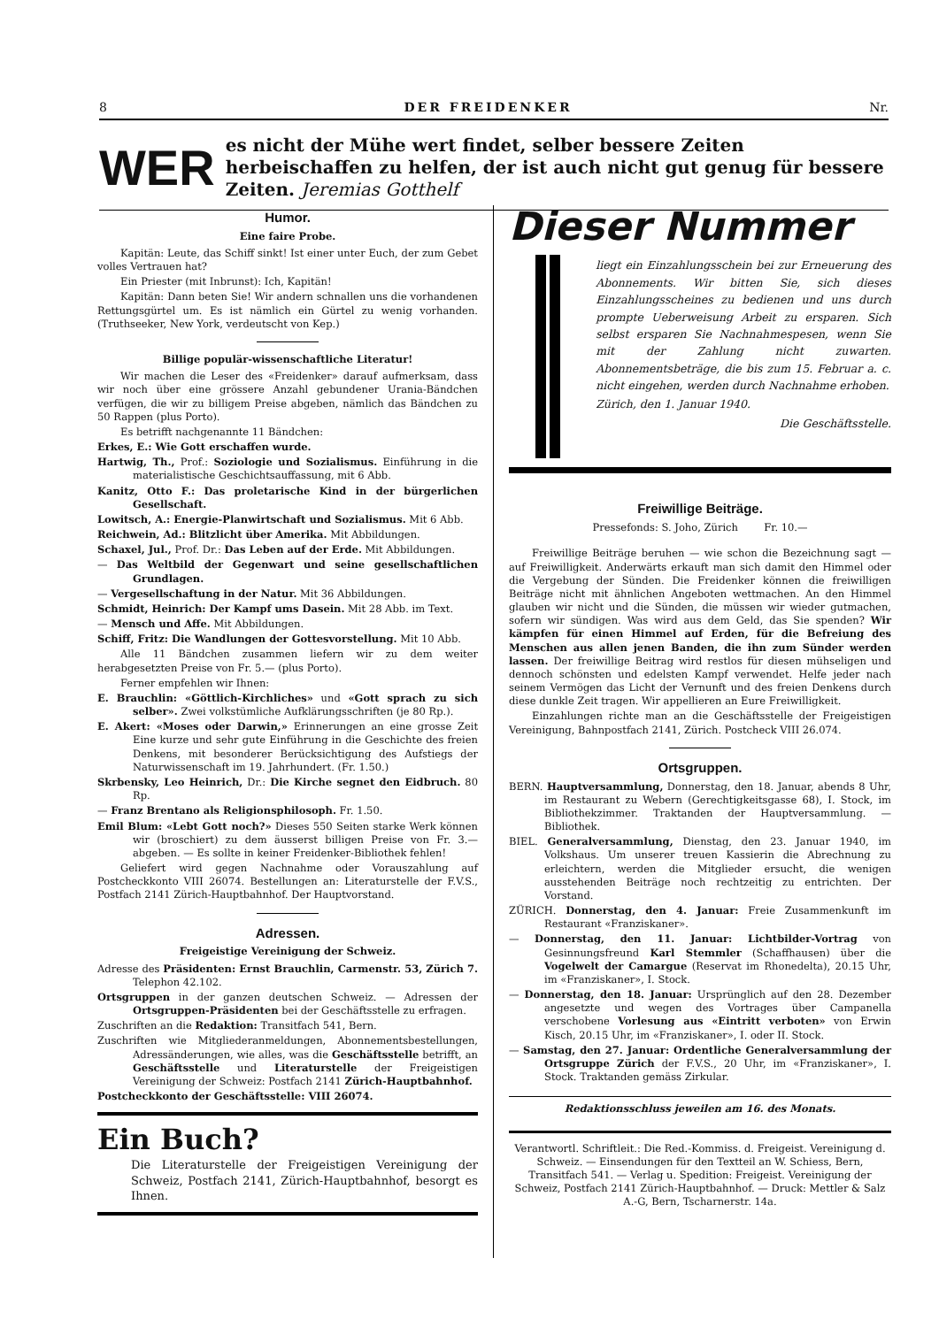8 DER FREIDENKER Nr.
WER
es nicht der Mühe wert findet, selber bessere Zeiten herbeischaffen zu helfen, der ist auch nicht gut genug für bessere Zeiten. Jeremias Gotthelf
Humor.
Eine faire Probe.
Kapitän: Leute, das Schiff sinkt! Ist einer unter Euch, der zum Gebet volles Vertrauen hat?
Ein Priester (mit Inbrunst): Ich, Kapitän!
Kapitän: Dann beten Sie! Wir andern schnallen uns die vorhandenen Rettungsgürtel um. Es ist nämlich ein Gürtel zu wenig vorhanden. (Truthseeker, New York, verdeutscht von Kep.)
Billige populär-wissenschaftliche Literatur!
Wir machen die Leser des «Freidenker» darauf aufmerksam, dass wir noch über eine grössere Anzahl gebundener Urania-Bändchen verfügen, die wir zu billigem Preise abgeben, nämlich das Bändchen zu 50 Rappen (plus Porto).
Es betrifft nachgenannte 11 Bändchen:
Erkes, E.: Wie Gott erschaffen wurde.
Hartwig, Th., Prof.: Soziologie und Sozialismus. Einführung in die materialistische Geschichtsauffassung, mit 6 Abb.
Kanitz, Otto F.: Das proletarische Kind in der bürgerlichen Gesellschaft.
Lowitsch, A.: Energie-Planwirtschaft und Sozialismus. Mit 6 Abb.
Reichwein, Ad.: Blitzlicht über Amerika. Mit Abbildungen.
Schaxel, Jul., Prof. Dr.: Das Leben auf der Erde. Mit Abbildungen.
— Das Weltbild der Gegenwart und seine gesellschaftlichen Grundlagen.
— Vergesellschaftung in der Natur. Mit 36 Abbildungen.
Schmidt, Heinrich: Der Kampf ums Dasein. Mit 28 Abb. im Text.
— Mensch und Affe. Mit Abbildungen.
Schiff, Fritz: Die Wandlungen der Gottesvorstellung. Mit 10 Abb.
Alle 11 Bändchen zusammen liefern wir zu dem weiter herabgesetzten Preise von Fr. 5.— (plus Porto).
Ferner empfehlen wir Ihnen:
E. Brauchlin: «Göttlich-Kirchliches» und «Gott sprach zu sich selber». Zwei volkstümliche Aufklärungsschriften (je 80 Rp.).
E. Akert: «Moses oder Darwin,» Erinnerungen an eine grosse Zeit Eine kurze und sehr gute Einführung in die Geschichte des freien Denkens, mit besonderer Berücksichtigung des Aufstiegs der Naturwissenschaft im 19. Jahrhundert. (Fr. 1.50.)
Skrbensky, Leo Heinrich, Dr.: Die Kirche segnet den Eidbruch. 80 Rp.
— Franz Brentano als Religionsphilosoph. Fr. 1.50.
Emil Blum: «Lebt Gott noch?» Dieses 550 Seiten starke Werk können wir (broschiert) zu dem äusserst billigen Preise von Fr. 3.— abgeben. — Es sollte in keiner Freidenker-Bibliothek fehlen!
Geliefert wird gegen Nachnahme oder Vorauszahlung auf Postcheckkonto VIII 26074. Bestellungen an: Literaturstelle der F.V.S., Postfach 2141 Zürich-Hauptbahnhof. Der Hauptvorstand.
Adressen.
Freigeistige Vereinigung der Schweiz.
Adresse des Präsidenten: Ernst Brauchlin, Carmenstr. 53, Zürich 7. Telephon 42.102.
Ortsgruppen in der ganzen deutschen Schweiz. — Adressen der Ortsgruppen-Präsidenten bei der Geschäftsstelle zu erfragen.
Zuschriften an die Redaktion: Transitfach 541, Bern.
Zuschriften wie Mitgliederanmeldungen, Abonnementsbestellungen, Adressänderungen, wie alles, was die Geschäftsstelle betrifft, an Geschäftsstelle und Literaturstelle der Freigeistigen Vereinigung der Schweiz: Postfach 2141 Zürich-Hauptbahnhof.
Postcheckkonto der Geschäftsstelle: VIII 26074.
Ein Buch?
Die Literaturstelle der Freigeistigen Vereinigung der Schweiz, Postfach 2141, Zürich-Hauptbahnhof, besorgt es Ihnen.
Dieser Nummer
liegt ein Einzahlungsschein bei zur Erneuerung des Abonnements. Wir bitten Sie, sich dieses Einzahlungsscheines zu bedienen und uns durch prompte Ueberweisung Arbeit zu ersparen. Sich selbst ersparen Sie Nachnahmespesen, wenn Sie mit der Zahlung nicht zuwarten. Abonnementsbeträge, die bis zum 15. Februar a. c. nicht eingehen, werden durch Nachnahme erhoben.
Zürich, den 1. Januar 1940.
Die Geschäftsstelle.
Freiwillige Beiträge.
Pressefonds: S. Joho, Zürich Fr. 10.—
Freiwillige Beiträge beruhen — wie schon die Bezeichnung sagt — auf Freiwilligkeit. Anderwärts erkauft man sich damit den Himmel oder die Vergebung der Sünden. Die Freidenker können die freiwilligen Beiträge nicht mit ähnlichen Angeboten wettmachen. An den Himmel glauben wir nicht und die Sünden, die müssen wir wieder gutmachen, sofern wir sündigen. Was wird aus dem Geld, das Sie spenden? Wir kämpfen für einen Himmel auf Erden, für die Befreiung des Menschen aus allen jenen Banden, die ihn zum Sünder werden lassen. Der freiwillige Beitrag wird restlos für diesen mühseligen und dennoch schönsten und edelsten Kampf verwendet. Helfe jeder nach seinem Vermögen das Licht der Vernunft und des freien Denkens durch diese dunkle Zeit tragen. Wir appellieren an Eure Freiwilligkeit.
Einzahlungen richte man an die Geschäftsstelle der Freigeistigen Vereinigung, Bahnpostfach 2141, Zürich. Postcheck VIII 26.074.
Ortsgruppen.
BERN. Hauptversammlung, Donnerstag, den 18. Januar, abends 8 Uhr, im Restaurant zu Webern (Gerechtigkeitsgasse 68), I. Stock, im Bibliothekzimmer. Traktanden der Hauptversammlung. — Bibliothek.
BIEL. Generalversammlung, Dienstag, den 23. Januar 1940, im Volkshaus. Um unserer treuen Kassierin die Abrechnung zu erleichtern, werden die Mitglieder ersucht, die wenigen ausstehenden Beiträge noch rechtzeitig zu entrichten. Der Vorstand.
ZÜRICH. Donnerstag, den 4. Januar: Freie Zusammenkunft im Restaurant «Franziskaner».
— Donnerstag, den 11. Januar: Lichtbilder-Vortrag von Gesinnungsfreund Karl Stemmler (Schaffhausen) über die Vogelwelt der Camargue (Reservat im Rhonedelta), 20.15 Uhr, im «Franziskaner», I. Stock.
— Donnerstag, den 18. Januar: Ursprünglich auf den 28. Dezember angesetzte und wegen des Vortrages über Campanella verschobene Vorlesung aus «Eintritt verboten» von Erwin Kisch, 20.15 Uhr, im «Franziskaner», I. oder II. Stock.
— Samstag, den 27. Januar: Ordentliche Generalversammlung der Ortsgruppe Zürich der F.V.S., 20 Uhr, im «Franziskaner», I. Stock. Traktanden gemäss Zirkular.
Redaktionsschluss jeweilen am 16. des Monats.
Verantwortl. Schriftleit.: Die Red.-Kommiss. d. Freigeist. Vereinigung d. Schweiz. — Einsendungen für den Textteil an W. Schiess, Bern, Transitfach 541. — Verlag u. Spedition: Freigeist. Vereinigung der Schweiz, Postfach 2141 Zürich-Hauptbahnhof. — Druck: Mettler & Salz A.-G, Bern, Tscharnerstr. 14a.